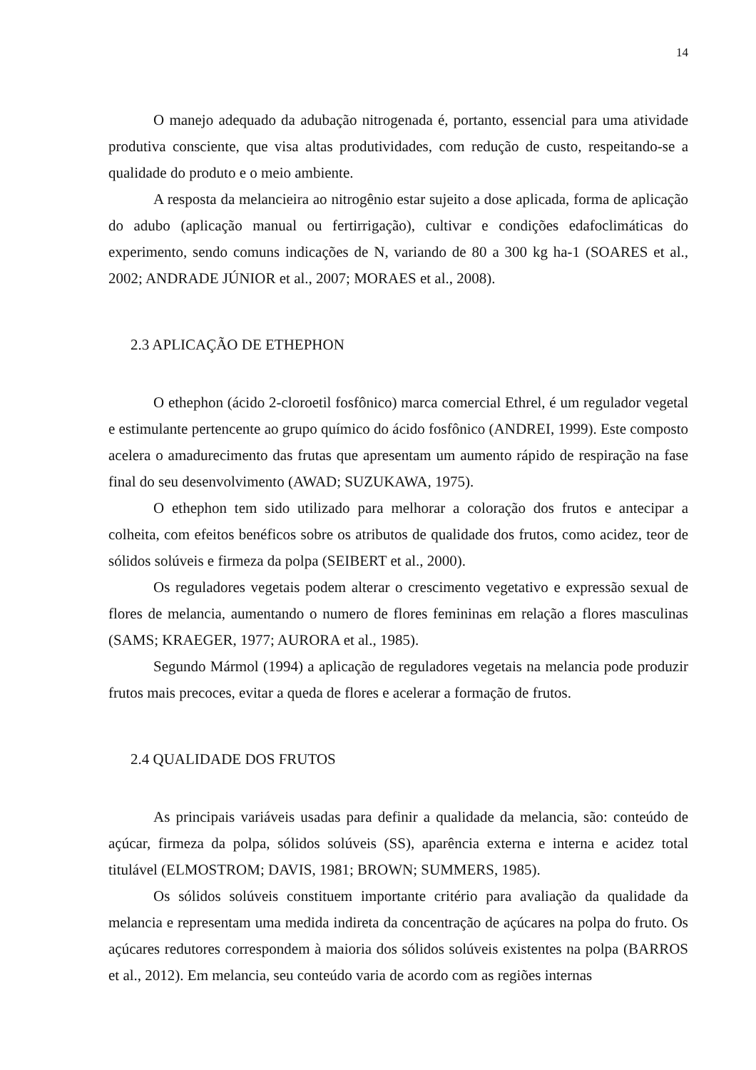14
O manejo adequado da adubação nitrogenada é, portanto, essencial para uma atividade produtiva consciente, que visa altas produtividades, com redução de custo, respeitando-se a qualidade do produto e o meio ambiente.
A resposta da melancieira ao nitrogênio estar sujeito a dose aplicada, forma de aplicação do adubo (aplicação manual ou fertirrigação), cultivar e condições edafoclimáticas do experimento, sendo comuns indicações de N, variando de 80 a 300 kg ha-1 (SOARES et al., 2002; ANDRADE JÚNIOR et al., 2007; MORAES et al., 2008).
2.3 APLICAÇÃO DE ETHEPHON
O ethephon (ácido 2-cloroetil fosfônico) marca comercial Ethrel, é um regulador vegetal e estimulante pertencente ao grupo químico do ácido fosfônico (ANDREI, 1999). Este composto acelera o amadurecimento das frutas que apresentam um aumento rápido de respiração na fase final do seu desenvolvimento (AWAD; SUZUKAWA, 1975).
O ethephon tem sido utilizado para melhorar a coloração dos frutos e antecipar a colheita, com efeitos benéficos sobre os atributos de qualidade dos frutos, como acidez, teor de sólidos solúveis e firmeza da polpa (SEIBERT et al., 2000).
Os reguladores vegetais podem alterar o crescimento vegetativo e expressão sexual de flores de melancia, aumentando o numero de flores femininas em relação a flores masculinas (SAMS; KRAEGER, 1977; AURORA et al., 1985).
Segundo Mármol (1994) a aplicação de reguladores vegetais na melancia pode produzir frutos mais precoces, evitar a queda de flores e acelerar a formação de frutos.
2.4 QUALIDADE DOS FRUTOS
As principais variáveis usadas para definir a qualidade da melancia, são: conteúdo de açúcar, firmeza da polpa, sólidos solúveis (SS), aparência externa e interna e acidez total titulável (ELMOSTROM; DAVIS, 1981; BROWN; SUMMERS, 1985).
Os sólidos solúveis constituem importante critério para avaliação da qualidade da melancia e representam uma medida indireta da concentração de açúcares na polpa do fruto. Os açúcares redutores correspondem à maioria dos sólidos solúveis existentes na polpa (BARROS et al., 2012). Em melancia, seu conteúdo varia de acordo com as regiões internas